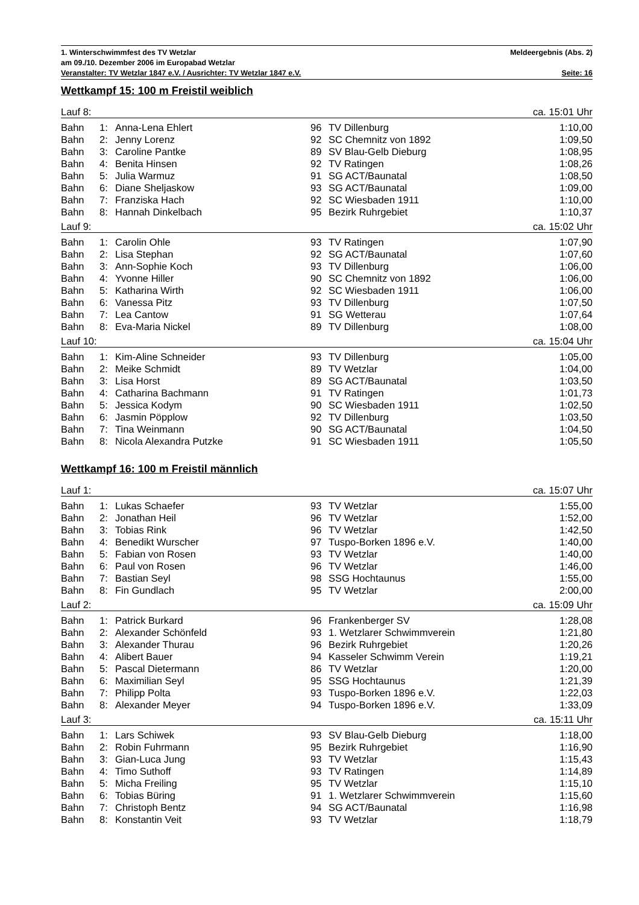1. Winterschwimmfest des TV Wetzlar Meldeergebnis (Abs. 2)
am 09./10. Dezember 2006 im Europabad Wetzlar
Veranstalter: TV Wetzlar 1847 e.V. / Ausrichter: TV Wetzlar 1847 e.V. Seite: 16
Wettkampf 15: 100 m Freistil weiblich
| Lauf 8: | | | | | ca. 15:01 Uhr |
| Bahn | 1: | Anna-Lena Ehlert | 96 | TV Dillenburg | 1:10,00 |
| Bahn | 2: | Jenny Lorenz | 92 | SC Chemnitz von 1892 | 1:09,50 |
| Bahn | 3: | Caroline Pantke | 89 | SV Blau-Gelb Dieburg | 1:08,95 |
| Bahn | 4: | Benita Hinsen | 92 | TV Ratingen | 1:08,26 |
| Bahn | 5: | Julia Warmuz | 91 | SG ACT/Baunatal | 1:08,50 |
| Bahn | 6: | Diane Sheljaskow | 93 | SG ACT/Baunatal | 1:09,00 |
| Bahn | 7: | Franziska Hach | 92 | SC Wiesbaden 1911 | 1:10,00 |
| Bahn | 8: | Hannah Dinkelbach | 95 | Bezirk Ruhrgebiet | 1:10,37 |
| Lauf 9: | | | | | ca. 15:02 Uhr |
| Bahn | 1: | Carolin Ohle | 93 | TV Ratingen | 1:07,90 |
| Bahn | 2: | Lisa Stephan | 92 | SG ACT/Baunatal | 1:07,60 |
| Bahn | 3: | Ann-Sophie Koch | 93 | TV Dillenburg | 1:06,00 |
| Bahn | 4: | Yvonne Hiller | 90 | SC Chemnitz von 1892 | 1:06,00 |
| Bahn | 5: | Katharina Wirth | 92 | SC Wiesbaden 1911 | 1:06,00 |
| Bahn | 6: | Vanessa Pitz | 93 | TV Dillenburg | 1:07,50 |
| Bahn | 7: | Lea Cantow | 91 | SG Wetterau | 1:07,64 |
| Bahn | 8: | Eva-Maria Nickel | 89 | TV Dillenburg | 1:08,00 |
| Lauf 10: | | | | | ca. 15:04 Uhr |
| Bahn | 1: | Kim-Aline Schneider | 93 | TV Dillenburg | 1:05,00 |
| Bahn | 2: | Meike Schmidt | 89 | TV Wetzlar | 1:04,00 |
| Bahn | 3: | Lisa Horst | 89 | SG ACT/Baunatal | 1:03,50 |
| Bahn | 4: | Catharina Bachmann | 91 | TV Ratingen | 1:01,73 |
| Bahn | 5: | Jessica Kodym | 90 | SC Wiesbaden 1911 | 1:02,50 |
| Bahn | 6: | Jasmin Pöpplow | 92 | TV Dillenburg | 1:03,50 |
| Bahn | 7: | Tina Weinmann | 90 | SG ACT/Baunatal | 1:04,50 |
| Bahn | 8: | Nicola Alexandra Putzke | 91 | SC Wiesbaden 1911 | 1:05,50 |
Wettkampf 16: 100 m Freistil männlich
| Lauf 1: | | | | | ca. 15:07 Uhr |
| Bahn | 1: | Lukas Schaefer | 93 | TV Wetzlar | 1:55,00 |
| Bahn | 2: | Jonathan Heil | 96 | TV Wetzlar | 1:52,00 |
| Bahn | 3: | Tobias Rink | 96 | TV Wetzlar | 1:42,50 |
| Bahn | 4: | Benedikt Wurscher | 97 | Tuspo-Borken 1896 e.V. | 1:40,00 |
| Bahn | 5: | Fabian von Rosen | 93 | TV Wetzlar | 1:40,00 |
| Bahn | 6: | Paul von Rosen | 96 | TV Wetzlar | 1:46,00 |
| Bahn | 7: | Bastian Seyl | 98 | SSG Hochtaunus | 1:55,00 |
| Bahn | 8: | Fin Gundlach | 95 | TV Wetzlar | 2:00,00 |
| Lauf 2: | | | | | ca. 15:09 Uhr |
| Bahn | 1: | Patrick Burkard | 96 | Frankenberger SV | 1:28,08 |
| Bahn | 2: | Alexander Schönfeld | 93 | 1. Wetzlarer Schwimmverein | 1:21,80 |
| Bahn | 3: | Alexander Thurau | 96 | Bezirk Ruhrgebiet | 1:20,26 |
| Bahn | 4: | Alibert Bauer | 94 | Kasseler Schwimm Verein | 1:19,21 |
| Bahn | 5: | Pascal Dietermann | 86 | TV Wetzlar | 1:20,00 |
| Bahn | 6: | Maximilian Seyl | 95 | SSG Hochtaunus | 1:21,39 |
| Bahn | 7: | Philipp Polta | 93 | Tuspo-Borken 1896 e.V. | 1:22,03 |
| Bahn | 8: | Alexander Meyer | 94 | Tuspo-Borken 1896 e.V. | 1:33,09 |
| Lauf 3: | | | | | ca. 15:11 Uhr |
| Bahn | 1: | Lars Schiwek | 93 | SV Blau-Gelb Dieburg | 1:18,00 |
| Bahn | 2: | Robin Fuhrmann | 95 | Bezirk Ruhrgebiet | 1:16,90 |
| Bahn | 3: | Gian-Luca Jung | 93 | TV Wetzlar | 1:15,43 |
| Bahn | 4: | Timo Suthoff | 93 | TV Ratingen | 1:14,89 |
| Bahn | 5: | Micha Freiling | 95 | TV Wetzlar | 1:15,10 |
| Bahn | 6: | Tobias Büring | 91 | 1. Wetzlarer Schwimmverein | 1:15,60 |
| Bahn | 7: | Christoph Bentz | 94 | SG ACT/Baunatal | 1:16,98 |
| Bahn | 8: | Konstantin Veit | 93 | TV Wetzlar | 1:18,79 |